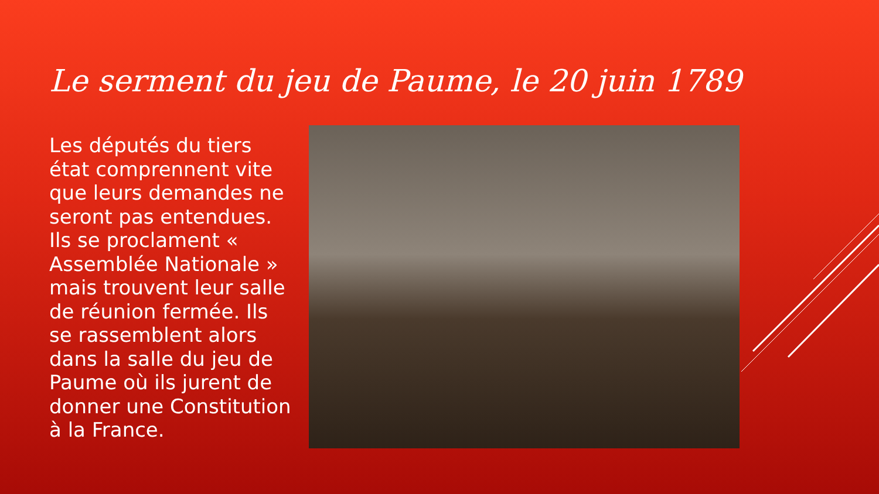Le serment du jeu de Paume, le 20 juin 1789
Les députés du tiers état comprennent vite que leurs demandes ne seront pas entendues. Ils se proclament « Assemblée Nationale » mais trouvent leur salle de réunion fermée. Ils se rassemblent alors dans la salle du jeu de Paume où ils jurent de donner une Constitution à la France.